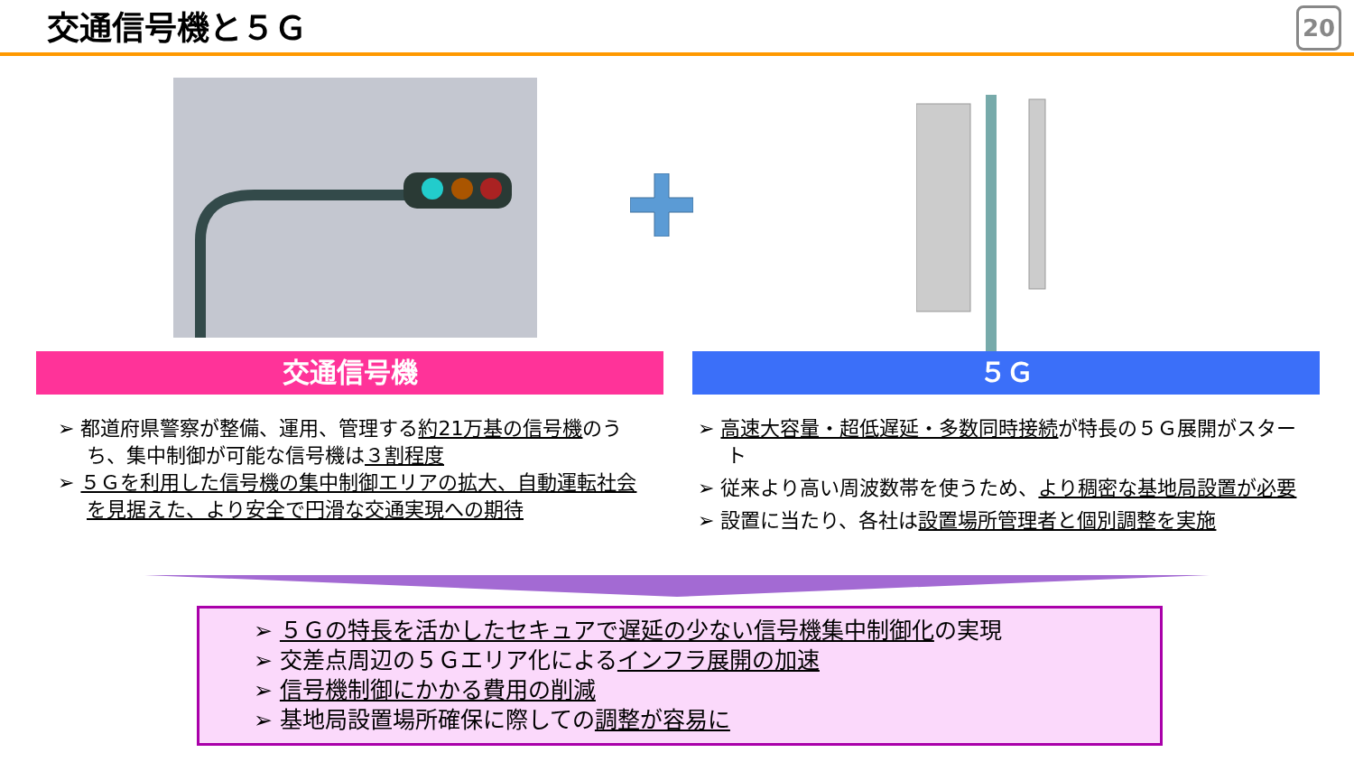交通信号機と５Ｇ 20
交通信号機 ５Ｇ
➢ 都道府県警察が整備、運用、管理する約21万基の信号機のうち、集中制御が可能な信号機は３割程度
➢ ５Ｇを利用した信号機の集中制御エリアの拡大、自動運転社会を見据えた、より安全で円滑な交通実現への期待
➢ 高速大容量・超低遅延・多数同時接続が特長の５Ｇ展開がスタート
➢ 従来より高い周波数帯を使うため、より稠密な基地局設置が必要
➢ 設置に当たり、各社は設置場所管理者と個別調整を実施
➢ ５Ｇの特長を活かしたセキュアで遅延の少ない信号機集中制御化の実現
➢ 交差点周辺の５Ｇエリア化によるインフラ展開の加速
➢ 信号機制御にかかる費用の削減
➢ 基地局設置場所確保に際しての調整が容易に